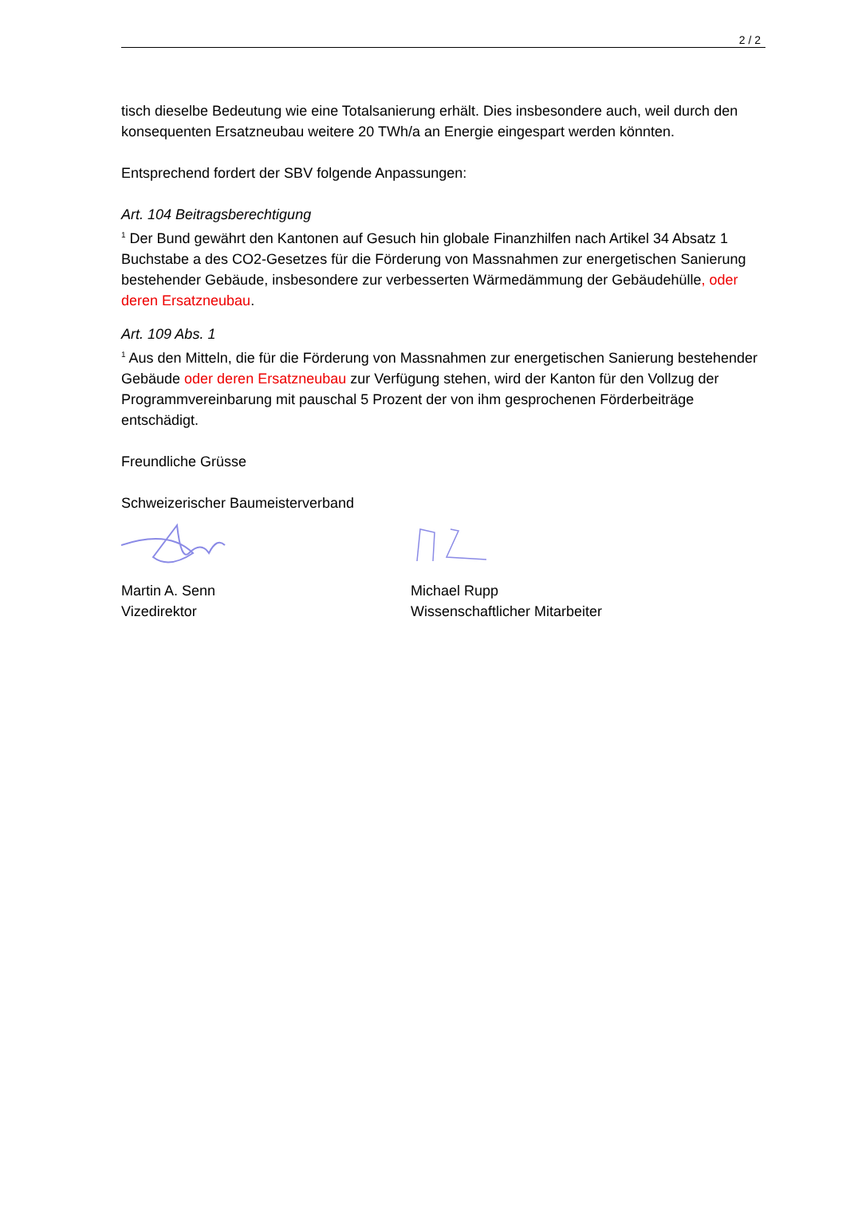2 / 2
tisch dieselbe Bedeutung wie eine Totalsanierung erhält. Dies insbesondere auch, weil durch den konsequenten Ersatzneubau weitere 20 TWh/a an Energie eingespart werden könnten.
Entsprechend fordert der SBV folgende Anpassungen:
Art. 104 Beitragsberechtigung
<sup>1</sup> Der Bund gewährt den Kantonen auf Gesuch hin globale Finanzhilfen nach Artikel 34 Absatz 1 Buchstabe a des CO2-Gesetzes für die Förderung von Massnahmen zur energetischen Sanierung bestehender Gebäude, insbesondere zur verbesserten Wärmedämmung der Gebäudehülle, oder deren Ersatzneubau.
Art. 109 Abs. 1
<sup>1</sup> Aus den Mitteln, die für die Förderung von Massnahmen zur energetischen Sanierung bestehender Gebäude oder deren Ersatzneubau zur Verfügung stehen, wird der Kanton für den Vollzug der Programmvereinbarung mit pauschal 5 Prozent der von ihm gesprochenen Förderbeiträge entschädigt.
Freundliche Grüsse
Schweizerischer Baumeisterverband
Martin A. Senn
Vizedirektor
Michael Rupp
Wissenschaftlicher Mitarbeiter